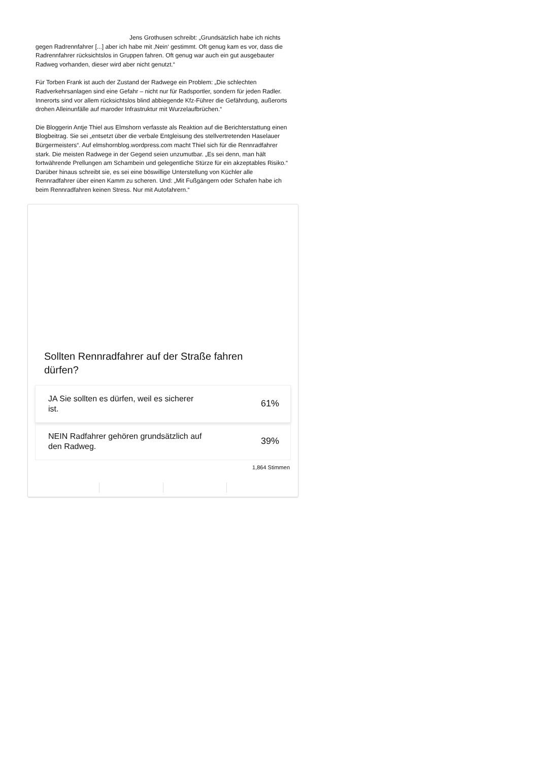Jens Grothusen schreibt: „Grundsätzlich habe ich nichts gegen Radrennfahrer [...] aber ich habe mit ‚Nein‘ gestimmt. Oft genug kam es vor, dass die Radrennfahrer rücksichtslos in Gruppen fahren. Oft genug war auch ein gut ausgebauter Radweg vorhanden, dieser wird aber nicht genutzt.“
Für Torben Frank ist auch der Zustand der Radwege ein Problem: „Die schlechten Radverkehrsanlagen sind eine Gefahr – nicht nur für Radsportler, sondern für jeden Radler. Innerorts sind vor allem rücksichtslos blind abbiegende Kfz-Führer die Gefährdung, außerorts drohen Alleinunfälle auf maroder Infrastruktur mit Wurzelaufbrüchen.“
Die Bloggerin Antje Thiel aus Elmshorn verfasste als Reaktion auf die Berichterstattung einen Blogbeitrag. Sie sei „entsetzt über die verbale Entgleisung des stellvertretenden Haselauer Bürgermeisters“. Auf elmshornblog.wordpress.com macht Thiel sich für die Rennradfahrer stark. Die meisten Radwege in der Gegend seien unzumutbar. „Es sei denn, man hält fortwährende Prellungen am Schambein und gelegentliche Stürze für ein akzeptables Risiko.“ Darüber hinaus schreibt sie, es sei eine böswillige Unterstellung von Küchler alle Rennradfahrer über einen Kamm zu scheren. Und: „Mit Fußgängern oder Schafen habe ich beim Rennradfahren keinen Stress. Nur mit Autofahrern.“
Sollten Rennradfahrer auf der Straße fahren dürfen?
JA Sie sollten es dürfen, weil es sicherer ist. 61%
NEIN Radfahrer gehören grundsätzlich auf den Radweg. 39%
1,864 Stimmen